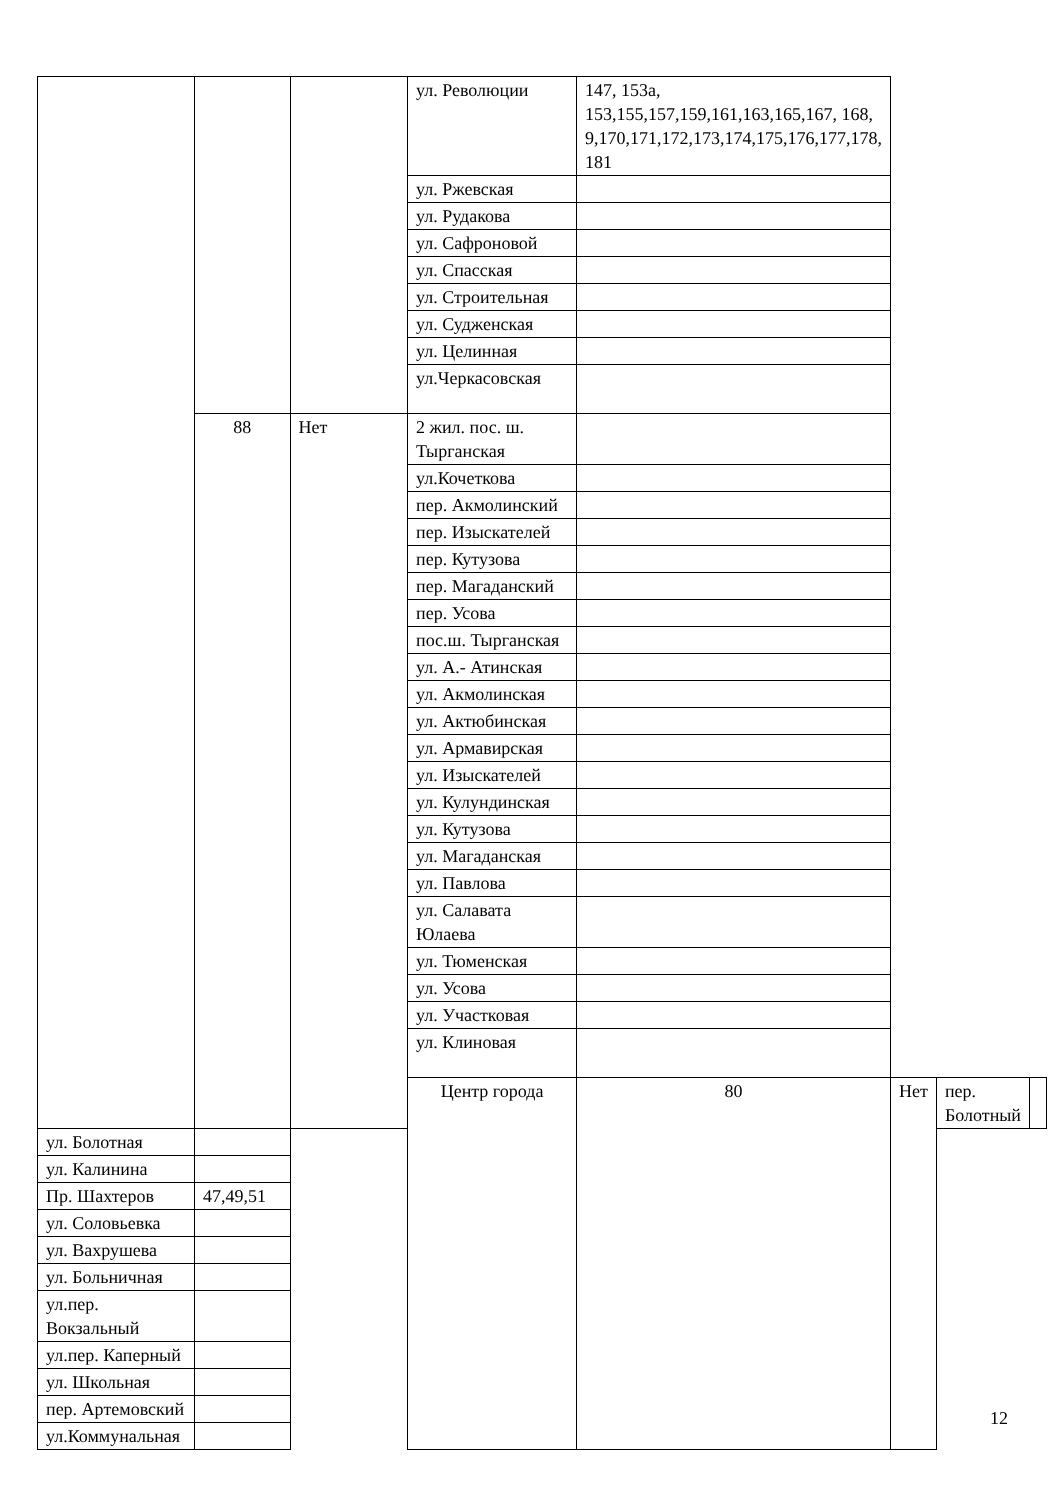| | | | ул. Революции | 147, 153а, 153,155,157,159,161,163,165,167, 168, 9,170,171,172,173,174,175,176,177,178, 181 | | | |
| | | | ул. Ржевская | | | | |
| | | | ул. Рудакова | | | | |
| | | | ул. Сафроновой | | | | |
| | | | ул. Спасская | | | | |
| | | | ул. Строительная | | | | |
| | | | ул. Судженская | | | | |
| | | | ул. Целинная | | | | |
| | | | ул.Черкасовская | | | | |
| | 88 | Нет | 2 жил. пос. ш. Тырганская | | | | |
| | | | ул.Кочеткова | | | | |
| | | | пер. Акмолинский | | | | |
| | | | пер. Изыскателей | | | | |
| | | | пер. Кутузова | | | | |
| | | | пер. Магаданский | | | | |
| | | | пер. Усова | | | | |
| | | | пос.ш. Тырганская | | | | |
| | | | ул. А.- Атинская | | | | |
| | | | ул. Акмолинская | | | | |
| | | | ул. Актюбинская | | | | |
| | | | ул. Армавирская | | | | |
| | | | ул. Изыскателей | | | | |
| | | | ул. Кулундинская | | | | |
| | | | ул. Кутузова | | | | |
| | | | ул. Магаданская | | | | |
| | | | ул. Павлова | | | | |
| | | | ул. Салавата Юлаева | | | | |
| | | | ул. Тюменская | | | | |
| | | | ул. Усова | | | | |
| | | | ул. Участковая | | | | |
| | | | ул. Клиновая | | | | |
| | | | Центр города | 80 | Нет | пер. Болотный | |
| ул. Болотная | | | | | | | |
| ул. Калинина | | | | | | | |
| Пр. Шахтеров | 47,49,51 | | | | | | |
| ул. Соловьевка | | | | | | | |
| ул. Вахрушева | | | | | | | |
| ул. Больничная | | | | | | | |
| ул.пер. Вокзальный | | | | | | | |
| ул.пер. Каперный | | | | | | | |
| ул. Школьная | | | | | | | |
| пер. Артемовский | | | | | | | |
| ул.Коммунальная | | | | | | | |
12